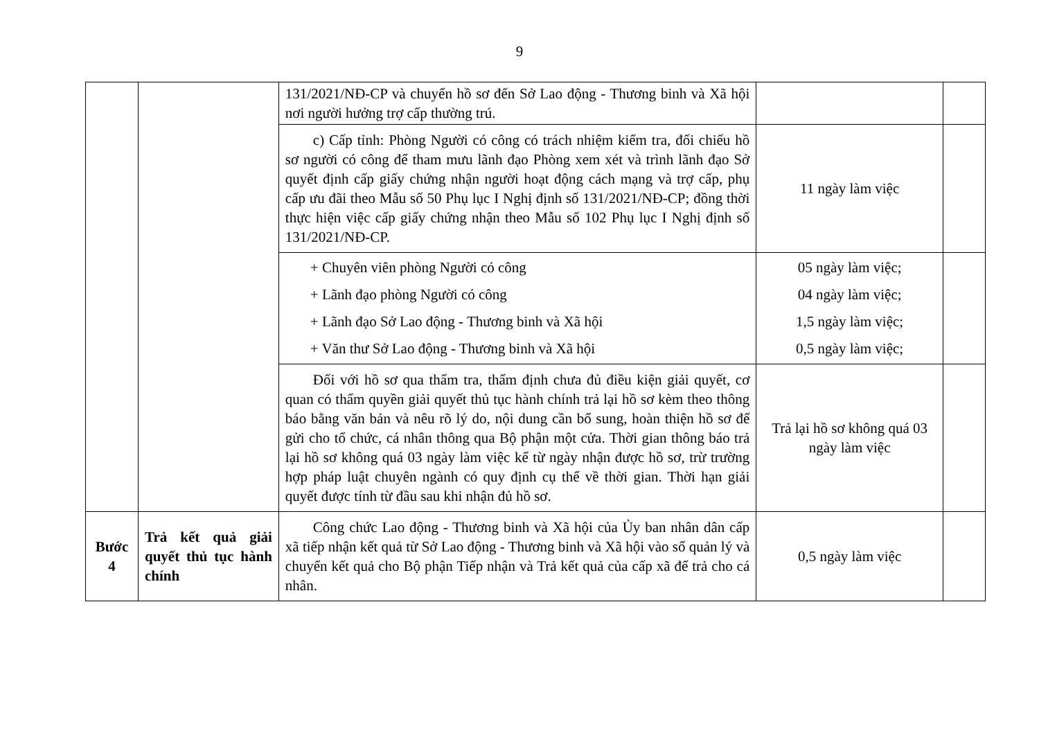9
| | | 131/2021/NĐ-CP và chuyển hồ sơ đến Sở Lao động - Thương binh và Xã hội nơi người hưởng trợ cấp thường trú. | | |
| | | c) Cấp tỉnh: Phòng Người có công có trách nhiệm kiểm tra, đối chiếu hồ sơ người có công để tham mưu lãnh đạo Phòng xem xét và trình lãnh đạo Sở quyết định cấp giấy chứng nhận người hoạt động cách mạng và trợ cấp, phụ cấp ưu đãi theo Mẫu số 50 Phụ lục I Nghị định số 131/2021/NĐ-CP; đồng thời thực hiện việc cấp giấy chứng nhận theo Mẫu số 102 Phụ lục I Nghị định số 131/2021/NĐ-CP. | 11 ngày làm việc | |
| | | + Chuyên viên phòng Người có công + Lãnh đạo phòng Người có công + Lãnh đạo Sở Lao động - Thương binh và Xã hội + Văn thư Sở Lao động - Thương binh và Xã hội | 05 ngày làm việc; 04 ngày làm việc; 1,5 ngày làm việc; 0,5 ngày làm việc; | |
| | | Đối với hồ sơ qua thẩm tra, thẩm định chưa đủ điều kiện giải quyết, cơ quan có thẩm quyền giải quyết thủ tục hành chính trả lại hồ sơ kèm theo thông báo bằng văn bản và nêu rõ lý do, nội dung cần bổ sung, hoàn thiện hồ sơ để gửi cho tổ chức, cá nhân thông qua Bộ phận một cửa. Thời gian thông báo trả lại hồ sơ không quá 03 ngày làm việc kể từ ngày nhận được hồ sơ, trừ trường hợp pháp luật chuyên ngành có quy định cụ thể về thời gian. Thời hạn giải quyết được tính từ đầu sau khi nhận đủ hồ sơ. | Trả lại hồ sơ không quá 03 ngày làm việc | |
| Bước 4 | Trả kết quả giải quyết thủ tục hành chính | Công chức Lao động - Thương binh và Xã hội của Ủy ban nhân dân cấp xã tiếp nhận kết quả từ Sở Lao động - Thương binh và Xã hội vào sổ quản lý và chuyển kết quả cho Bộ phận Tiếp nhận và Trả kết quả của cấp xã để trả cho cá nhân. | 0,5 ngày làm việc | |